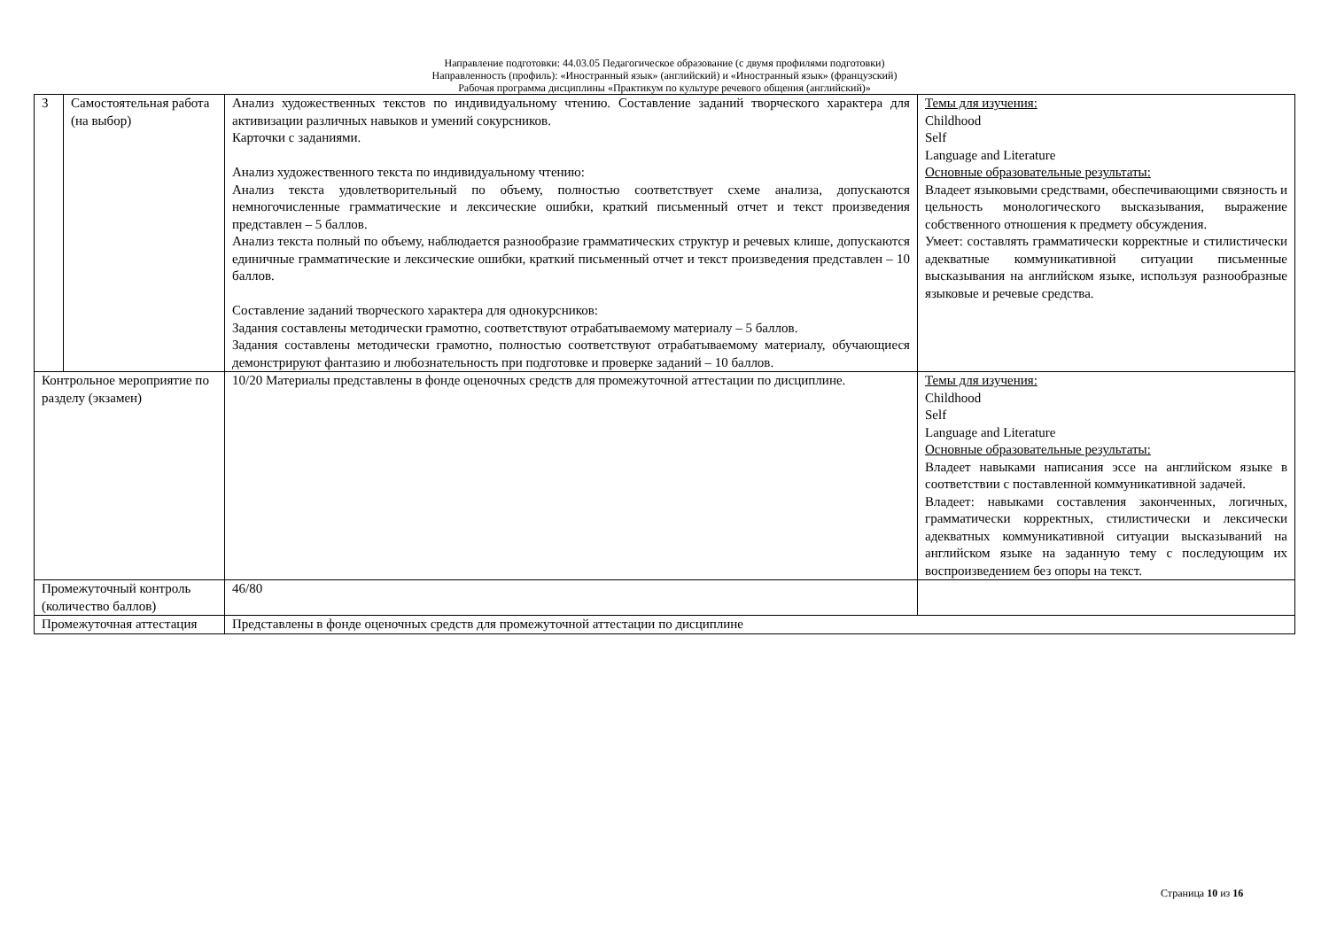Направление подготовки: 44.03.05 Педагогическое образование (с двумя профилями подготовки)
Направленность (профиль): «Иностранный язык» (английский) и «Иностранный язык» (французский)
Рабочая программа дисциплины «Практикум по культуре речевого общения (английский)»
| 3 | Самостоятельная работа (на выбор) | Анализ художественных текстов по индивидуальному чтению. Составление заданий творческого характера для активизации различных навыков и умений сокурсников. Карточки с заданиями. Анализ художественного текста по индивидуальному чтению: Анализ текста удовлетворительный по объему, полностью соответствует схеме анализа, допускаются немногочисленные грамматические и лексические ошибки, краткий письменный отчет и текст произведения представлен – 5 баллов. Анализ текста полный по объему, наблюдается разнообразие грамматических структур и речевых клише, допускаются единичные грамматические и лексические ошибки, краткий письменный отчет и текст произведения представлен – 10 баллов. Составление заданий творческого характера для однокурсников: Задания составлены методически грамотно, соответствуют отрабатываемому материалу – 5 баллов. Задания составлены методически грамотно, полностью соответствуют отрабатываемому материалу, обучающиеся демонстрируют фантазию и любознательность при подготовке и проверке заданий – 10 баллов. | Темы для изучения: Childhood Self Language and Literature Основные образовательные результаты: Владеет языковыми средствами, обеспечивающими связность и цельность монологического высказывания, выражение собственного отношения к предмету обсуждения. Умеет: составлять грамматически корректные и стилистически адекватные коммуникативной ситуации письменные высказывания на английском языке, используя разнообразные языковые и речевые средства. |
| Контрольное мероприятие по разделу (экзамен) | | 10/20 Материалы представлены в фонде оценочных средств для промежуточной аттестации по дисциплине. | Темы для изучения: Childhood Self Language and Literature Основные образовательные результаты: Владеет навыками написания эссе на английском языке в соответствии с поставленной коммуникативной задачей. Владеет: навыками составления законченных, логичных, грамматически корректных, стилистически и лексически адекватных коммуникативной ситуации высказываний на английском языке на заданную тему с последующим их воспроизведением без опоры на текст. |
| Промежуточный контроль (количество баллов) | | 46/80 | |
| Промежуточная аттестация | | Представлены в фонде оценочных средств для промежуточной аттестации по дисциплине | |
Страница 10 из 16